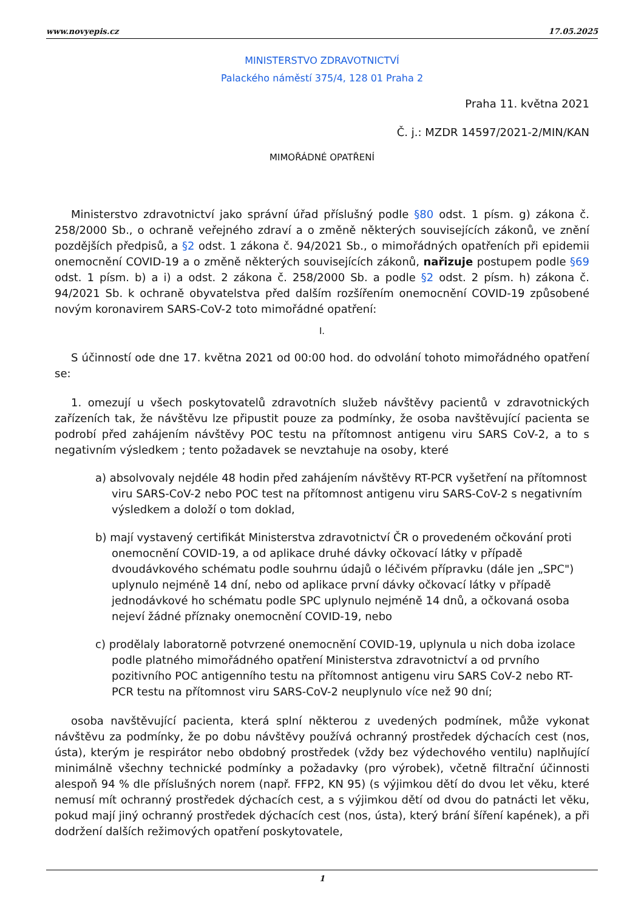www.novyepis.cz 17.05.2025
MINISTERSTVO ZDRAVOTNICTVÍ
Palackého náměstí 375/4, 128 01 Praha 2
Praha 11. května 2021
Č. j.: MZDR 14597/2021-2/MIN/KAN
MIMOŘÁDNÉ OPATŘENÍ
Ministerstvo zdravotnictví jako správní úřad příslušný podle §80 odst. 1 písm. g) zákona č. 258/2000 Sb., o ochraně veřejného zdraví a o změně některých souvisejících zákonů, ve znění pozdějších předpisů, a §2 odst. 1 zákona č. 94/2021 Sb., o mimořádných opatřeních při epidemii onemocnění COVID-19 a o změně některých souvisejících zákonů, nařizuje postupem podle §69 odst. 1 písm. b) a i) a odst. 2 zákona č. 258/2000 Sb. a podle §2 odst. 2 písm. h) zákona č. 94/2021 Sb. k ochraně obyvatelstva před dalším rozšířením onemocnění COVID-19 způsobené novým koronavirem SARS-CoV-2 toto mimořádné opatření:
I.
S účinností ode dne 17. května 2021 od 00:00 hod. do odvolání tohoto mimořádného opatření se:
1. omezují u všech poskytovatelů zdravotních služeb návštěvy pacientů v zdravotnických zařízeních tak, že návštěvu lze připustit pouze za podmínky, že osoba navštěvující pacienta se podrobí před zahájením návštěvy POC testu na přítomnost antigenu viru SARS CoV-2, a to s negativním výsledkem ; tento požadavek se nevztahuje na osoby, které
a) absolvovaly nejdéle 48 hodin před zahájením návštěvy RT-PCR vyšetření na přítomnost viru SARS-CoV-2 nebo POC test na přítomnost antigenu viru SARS-CoV-2 s negativním výsledkem a doloží o tom doklad,
b) mají vystavený certifikát Ministerstva zdravotnictví ČR o provedeném očkování proti onemocnění COVID-19, a od aplikace druhé dávky očkovací látky v případě dvoudávkového schématu podle souhrnu údajů o léčivém přípravku (dále jen „SPC") uplynulo nejméně 14 dní, nebo od aplikace první dávky očkovací látky v případě jednodávkové ho schématu podle SPC uplynulo nejméně 14 dnů, a očkovaná osoba nejeví žádné příznaky onemocnění COVID-19, nebo
c) prodělaly laboratorně potvrzené onemocnění COVID-19, uplynula u nich doba izolace podle platného mimořádného opatření Ministerstva zdravotnictví a od prvního pozitivního POC antigenního testu na přítomnost antigenu viru SARS CoV-2 nebo RT-PCR testu na přítomnost viru SARS-CoV-2 neuplynulo více než 90 dní;
osoba navštěvující pacienta, která splní některou z uvedených podmínek, může vykonat návštěvu za podmínky, že po dobu návštěvy používá ochranný prostředek dýchacích cest (nos, ústa), kterým je respirátor nebo obdobný prostředek (vždy bez výdechového ventilu) naplňující minimálně všechny technické podmínky a požadavky (pro výrobek), včetně filtrační účinnosti alespoň 94 % dle příslušných norem (např. FFP2, KN 95) (s výjimkou dětí do dvou let věku, které nemusí mít ochranný prostředek dýchacích cest, a s výjimkou dětí od dvou do patnácti let věku, pokud mají jiný ochranný prostředek dýchacích cest (nos, ústa), který brání šíření kapének), a při dodržení dalších režimových opatření poskytovatele,
1